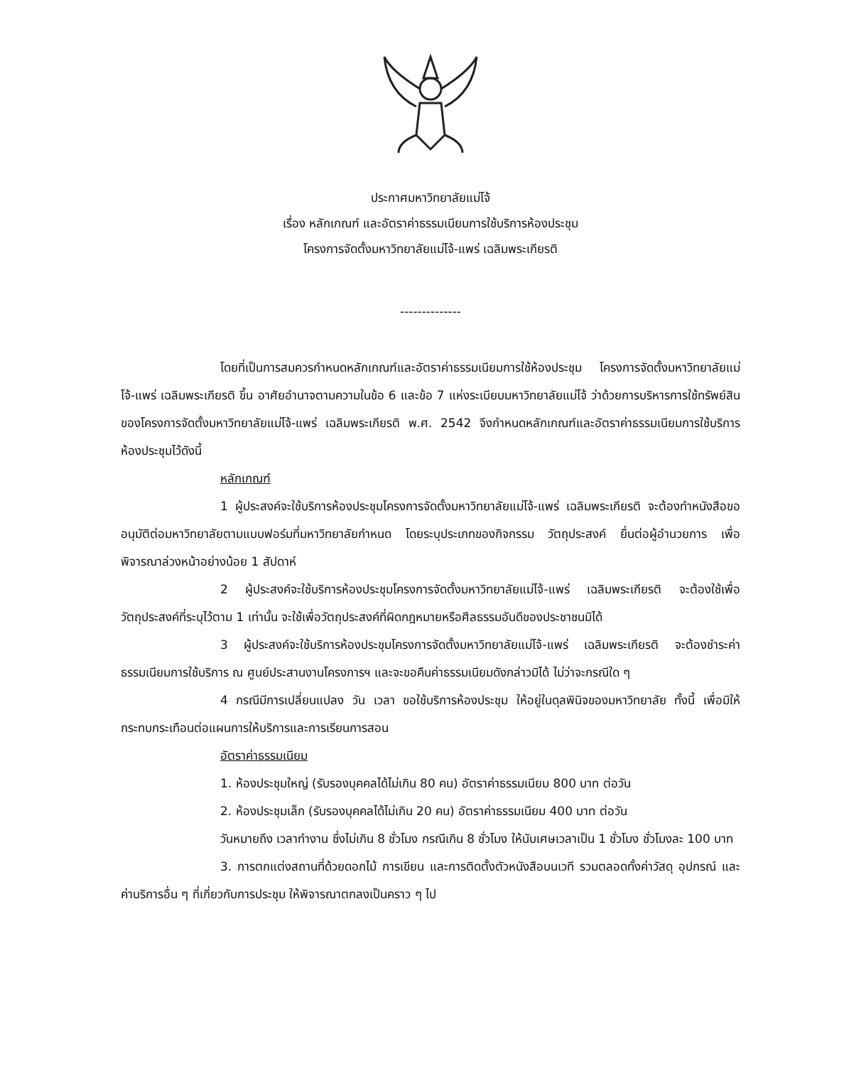ประกาศมหาวิทยาลัยแม่โจ้
เรื่อง หลักเกณฑ์ และอัตราค่าธรรมเนียมการใช้บริการห้องประชุม
โครงการจัดตั้งมหาวิทยาลัยแม่โจ้-แพร่ เฉลิมพระเกียรติ
--------------
โดยที่เป็นการสมควรกำหนดหลักเกณฑ์และอัตราค่าธรรมเนียมการใช้ห้องประชุม โครงการจัดตั้งมหาวิทยาลัยแม่โจ้-แพร่ เฉลิมพระเกียรติ ขึ้น อาศัยอำนาจตามความในข้อ 6 และข้อ 7 แห่งระเบียบมหาวิทยาลัยแม่โจ้ ว่าด้วยการบริหารการใช้ทรัพย์สินของโครงการจัดตั้งมหาวิทยาลัยแม่โจ้-แพร่ เฉลิมพระเกียรติ พ.ศ. 2542 จึงกำหนดหลักเกณฑ์และอัตราค่าธรรมเนียมการใช้บริการห้องประชุมไว้ดังนี้
หลักเกณฑ์
1 ผู้ประสงค์จะใช้บริการห้องประชุมโครงการจัดตั้งมหาวิทยาลัยแม่โจ้-แพร่ เฉลิมพระเกียรติ จะต้องทำหนังสือขออนุมัติต่อมหาวิทยาลัยตามแบบฟอร์มที่มหาวิทยาลัยกำหนด โดยระบุประเภทของกิจกรรม วัตถุประสงค์ ยื่นต่อผู้อำนวยการ เพื่อพิจารณาล่วงหน้าอย่างน้อย 1 สัปดาห์
2 ผู้ประสงค์จะใช้บริการห้องประชุมโครงการจัดตั้งมหาวิทยาลัยแม่โจ้-แพร่ เฉลิมพระเกียรติ จะต้องใช้เพื่อวัตถุประสงค์ที่ระบุไว้ตาม 1 เท่านั้น จะใช้เพื่อวัตถุประสงค์ที่ผิดกฎหมายหรือศีลธรรมอันดีของประชาชนมิได้
3 ผู้ประสงค์จะใช้บริการห้องประชุมโครงการจัดตั้งมหาวิทยาลัยแม่โจ้-แพร่ เฉลิมพระเกียรติ จะต้องชำระค่าธรรมเนียมการใช้บริการ ณ ศูนย์ประสานงานโครงการฯ และจะขอคืนค่าธรรมเนียมดังกล่าวมิได้ ไม่ว่าจะกรณีใด ๆ
4 กรณีมีการเปลี่ยนแปลง วัน เวลา ขอใช้บริการห้องประชุม ให้อยู่ในดุลพินิจของมหาวิทยาลัย ทั้งนี้ เพื่อมิให้กระทบกระเทือนต่อแผนการให้บริการและการเรียนการสอน
อัตราค่าธรรมเนียม
1. ห้องประชุมใหญ่ (รับรองบุคคลได้ไม่เกิน 80 คน) อัตราค่าธรรมเนียม 800 บาท ต่อวัน
2. ห้องประชุมเล็ก (รับรองบุคคลได้ไม่เกิน 20 คน) อัตราค่าธรรมเนียม 400 บาท ต่อวัน
วันหมายถึง เวลาทำงาน ซึ่งไม่เกิน 8 ชั่วโมง กรณีเกิน 8 ชั่วโมง ให้นับเศษเวลาเป็น 1 ชั่วโมง ชั่วโมงละ 100 บาท
3. การตกแต่งสถานที่ด้วยดอกไม้ การเขียน และการติดตั้งตัวหนังสือบนเวที รวมตลอดทั้งค่าวัสดุ อุปกรณ์ และค่าบริการอื่น ๆ ที่เกี่ยวกับการประชุม ให้พิจารณาตกลงเป็นคราว ๆ ไป